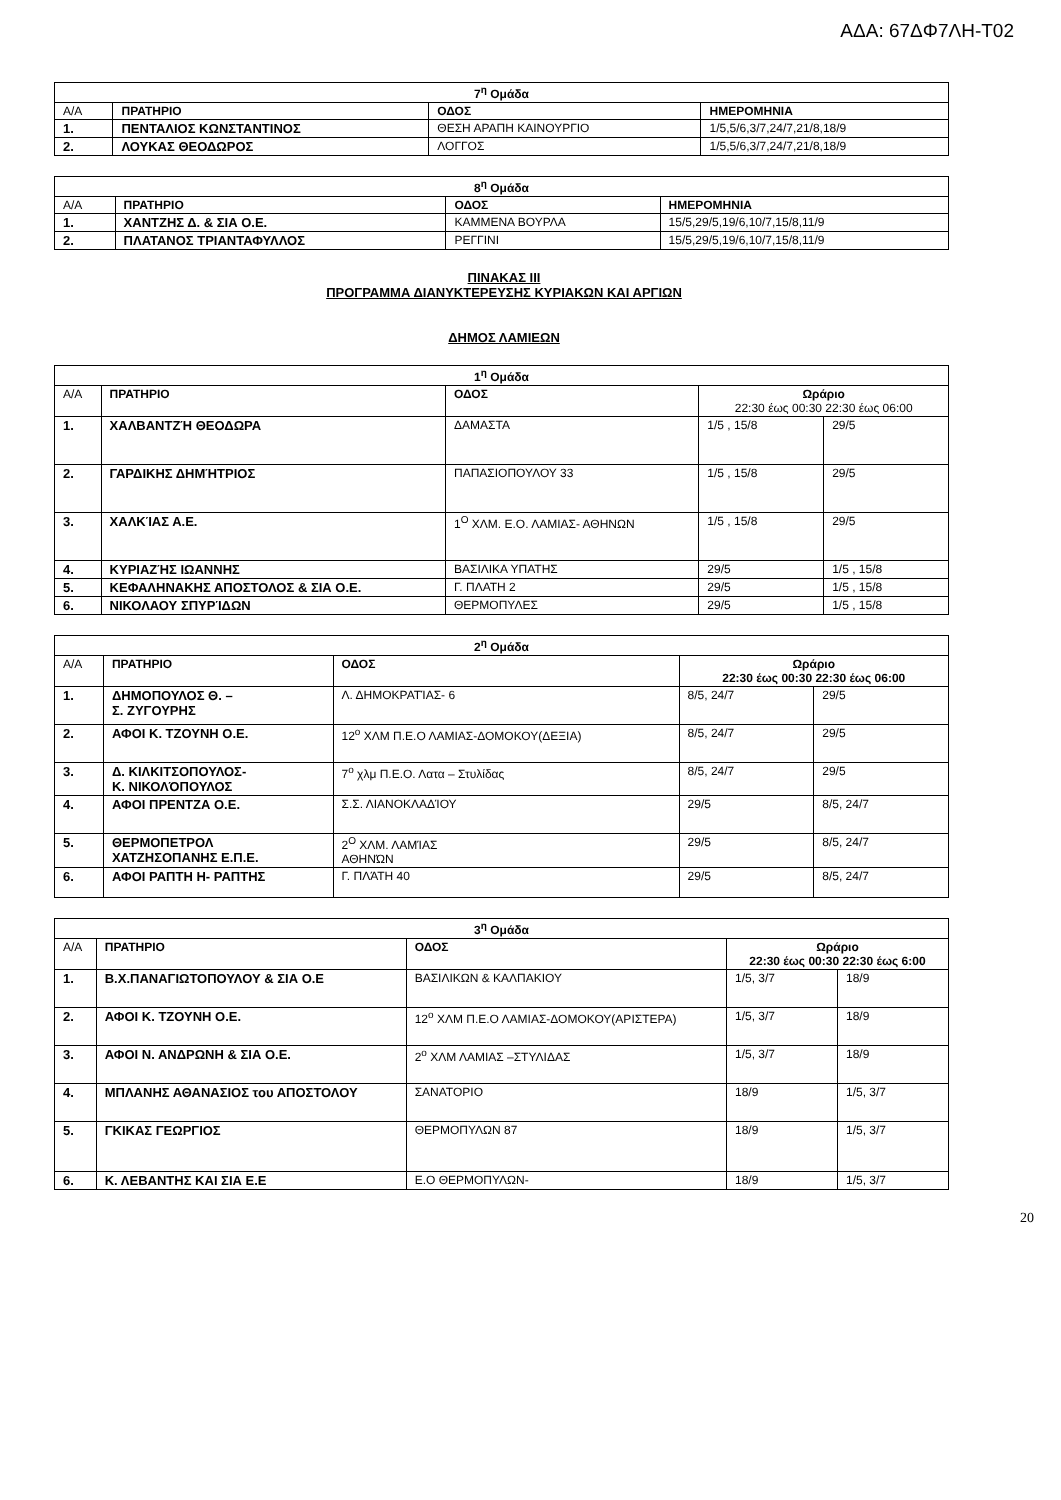ΑΔΑ: 67ΔΦ7ΛΗ-Τ02
| 7<sup>η</sup> Ομάδα | | | |
| --- | --- | --- | --- |
| Α/Α | ΠΡΑΤΗΡΙΟ | ΟΔΟΣ | ΗΜΕΡΟΜΗΝΙΑ |
| 1. | ΠΕΝΤΑΛΙΟΣ ΚΩΝΣΤΑΝΤΙΝΟΣ | ΘΕΣΗ ΑΡΑΠΗ ΚΑΙΝΟΥΡΓΙΟ | 1/5,5/6,3/7,24/7,21/8,18/9 |
| 2. | ΛΟΥΚΑΣ ΘΕΟΔΩΡΟΣ | ΛΟΓΓΟΣ | 1/5,5/6,3/7,24/7,21/8,18/9 |
| 8<sup>η</sup> Ομάδα | | | |
| --- | --- | --- | --- |
| Α/Α | ΠΡΑΤΗΡΙΟ | ΟΔΟΣ | ΗΜΕΡΟΜΗΝΙΑ |
| 1. | ΧΑΝΤΖΗΣ Δ. & ΣΙΑ Ο.Ε. | ΚΑΜΜΕΝΑ ΒΟΥΡΛΑ | 15/5,29/5,19/6,10/7,15/8,11/9 |
| 2. | ΠΛΑΤΑΝΟΣ ΤΡΙΑΝΤΑΦΥΛΛΟΣ | ΡΕΓΓΙΝΙ | 15/5,29/5,19/6,10/7,15/8,11/9 |
ΠΙΝΑΚΑΣ ΙΙΙ
ΠΡΟΓΡΑΜΜΑ ΔΙΑΝΥΚΤΕΡΕΥΣΗΣ ΚΥΡΙΑΚΩΝ ΚΑΙ ΑΡΓΙΩΝ
ΔΗΜΟΣ ΛΑΜΙΕΩΝ
| 1<sup>η</sup> Ομάδα | | | | |
| --- | --- | --- | --- | --- |
| Α/Α | ΠΡΑΤΗΡΙΟ | ΟΔΟΣ | Ωράριο 22:30 έως 00:30 22:30 έως 06:00 | |
| 1. | ΧΑΛΒΑΝΤΖΉ ΘΕΟΔΩΡΑ | ΔΑΜΑΣΤΑ | 1/5 , 15/8 | 29/5 |
| 2. | ΓΑΡΔΙΚΗΣ ΔΗΜΉΤΡΙΟΣ | ΠΑΠΑΣΙΟΠΟΥΛΟΥ 33 | 1/5 , 15/8 | 29/5 |
| 3. | ΧΑΛΚΊΑΣ Α.Ε. | 1<sup>Ο</sup> ΧΛΜ. Ε.Ο. ΛΑΜΙΑΣ- ΑΘΗΝΩΝ | 1/5 , 15/8 | 29/5 |
| 4. | ΚΥΡΙΑΖΉΣ ΙΩΑΝΝΗΣ | ΒΑΣΙΛΙΚΑ ΥΠΑΤΗΣ | 29/5 | 1/5 , 15/8 |
| 5. | ΚΕΦΑΛΗΝΑΚΗΣ ΑΠΟΣΤΟΛΟΣ & ΣΙΑ Ο.Ε. | Γ. ΠΛΑΤΗ 2 | 29/5 | 1/5 , 15/8 |
| 6. | ΝΙΚΟΛΑΟΥ ΣΠΥΡΊΔΩΝ | ΘΕΡΜΟΠΥΛΕΣ | 29/5 | 1/5 , 15/8 |
| 2<sup>η</sup> Ομάδα | | | | |
| --- | --- | --- | --- | --- |
| Α/Α | ΠΡΑΤΗΡΙΟ | ΟΔΟΣ | Ωράριο 22:30 έως 00:30 22:30 έως 06:00 | |
| 1. | ΔΗΜΟΠΟΥΛΟΣ Θ. – Σ. ΖΥΓΟΥΡΗΣ | Λ. ΔΗΜΟΚΡΑΤΊΑΣ- 6 | 8/5, 24/7 | 29/5 |
| 2. | ΑΦΟΙ Κ. ΤΖΟΥΝΗ Ο.Ε. | 12<sup>ο</sup> ΧΛΜ Π.Ε.Ο ΛΑΜΙΑΣ-ΔΟΜΟΚΟΥ(ΔΕΞΙΑ) | 8/5, 24/7 | 29/5 |
| 3. | Δ. ΚΙΛΚΙΤΣΟΠΟΥΛΟΣ- Κ. ΝΙΚΟΛΌΠΟΥΛΟΣ | 7<sup>ο</sup> χλμ Π.Ε.Ο. Λατα – Στυλίδας | 8/5, 24/7 | 29/5 |
| 4. | ΑΦΟΙ ΠΡΕΝΤΖΑ Ο.Ε. | Σ.Σ. ΛΙΑΝΟΚΛΑΔΊΟΥ | 29/5 | 8/5, 24/7 |
| 5. | ΘΕΡΜΟΠΕΤΡΟΛ ΧΑΤΖΗΣΟΠΑΝΗΣ Ε.Π.Ε. | 2<sup>Ο</sup> ΧΛΜ. ΛΑΜΊΑΣ ΑΘΗΝΏΝ | 29/5 | 8/5, 24/7 |
| 6. | ΑΦΟΙ ΡΑΠΤΗ Η- ΡΑΠΤΗΣ | Γ. ΠΛΆΤΗ 40 | 29/5 | 8/5, 24/7 |
| 3<sup>η</sup> Ομάδα | | | | |
| --- | --- | --- | --- | --- |
| Α/Α | ΠΡΑΤΗΡΙΟ | ΟΔΟΣ | Ωράριο 22:30 έως 00:30 22:30 έως 6:00 | |
| 1. | Β.Χ.ΠΑΝΑΓΙΩΤΟΠΟΥΛΟΥ & ΣΙΑ Ο.Ε | ΒΑΣΙΛΙΚΩΝ & ΚΑΛΠΑΚΙΟΥ | 1/5, 3/7 | 18/9 |
| 2. | ΑΦΟΙ Κ. ΤΖΟΥΝΗ Ο.Ε. | 12<sup>ο</sup> ΧΛΜ Π.Ε.Ο ΛΑΜΙΑΣ-ΔΟΜΟΚΟΥ(ΑΡΙΣΤΕΡΑ) | 1/5, 3/7 | 18/9 |
| 3. | ΑΦΟΙ Ν. ΑΝΔΡΩΝΗ & ΣΙΑ Ο.Ε. | 2<sup>ο</sup> ΧΛΜ ΛΑΜΙΑΣ –ΣΤΥΛΙΔΑΣ | 1/5, 3/7 | 18/9 |
| 4. | ΜΠΛΑΝΗΣ ΑΘΑΝΑΣΙΟΣ του ΑΠΟΣΤΟΛΟΥ | ΣΑΝΑΤΟΡΙΟ | 18/9 | 1/5, 3/7 |
| 5. | ΓΚΙΚΑΣ ΓΕΩΡΓΙΟΣ | ΘΕΡΜΟΠΥΛΩΝ 87 | 18/9 | 1/5, 3/7 |
| 6. | Κ. ΛΕΒΑΝΤΗΣ ΚΑΙ ΣΙΑ Ε.Ε | Ε.Ο ΘΕΡΜΟΠΥΛΩΝ- | 18/9 | 1/5, 3/7 |
20